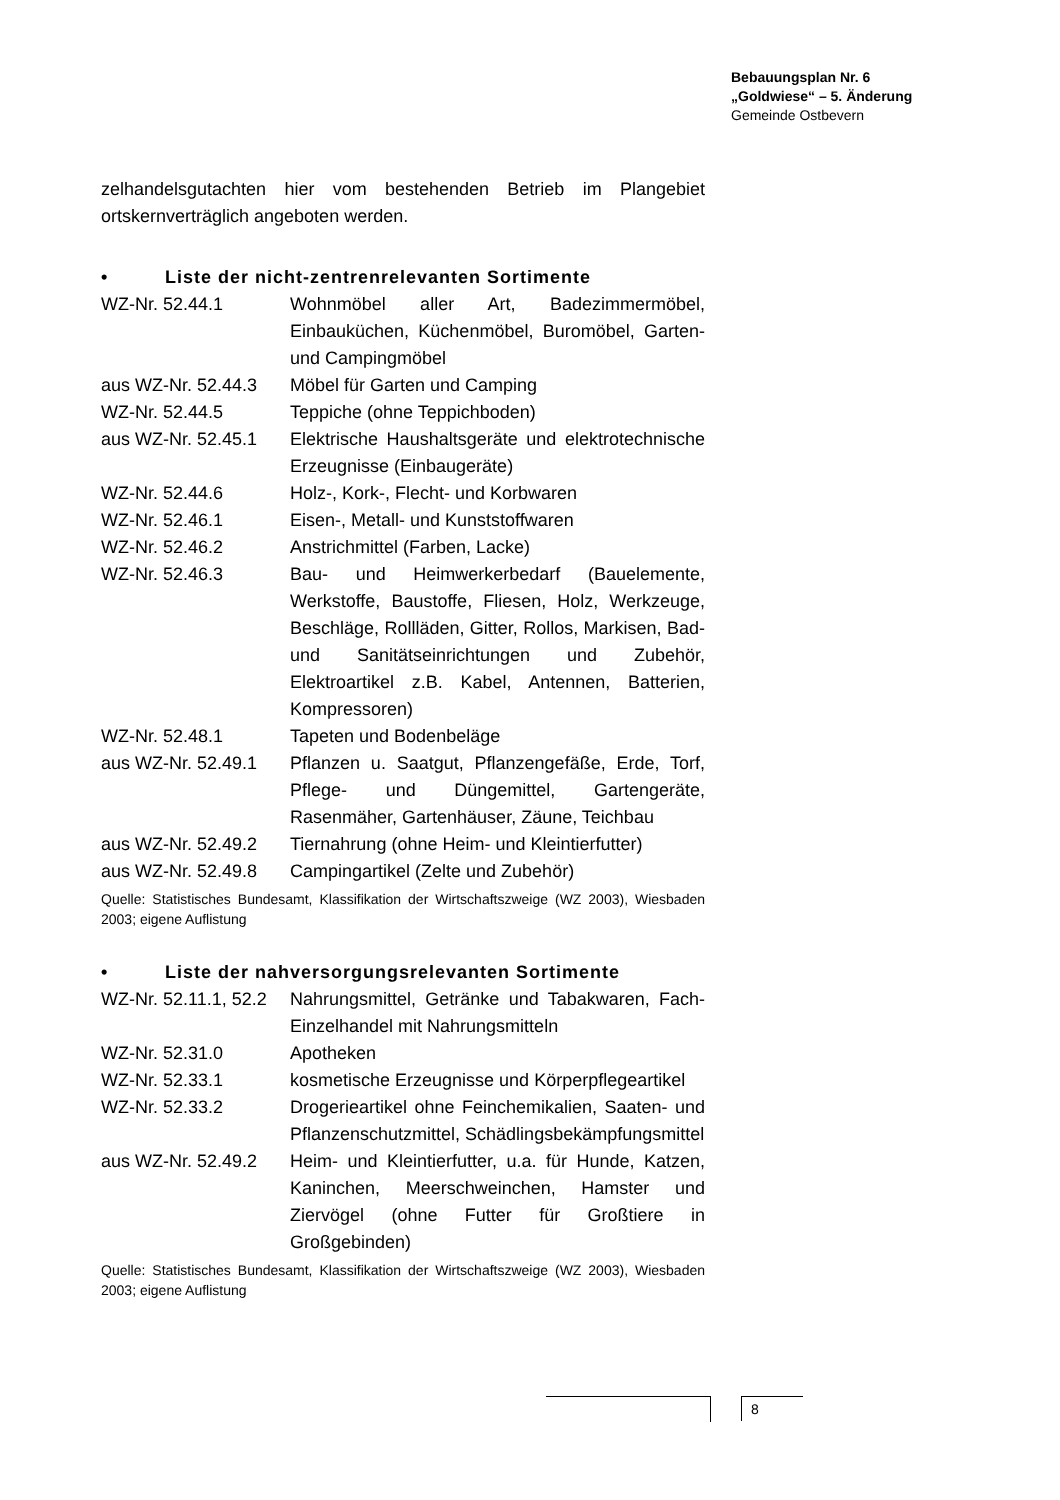Bebauungsplan Nr. 6
„Goldwiese“ – 5. Änderung
Gemeinde Ostbevern
zelhandelsgutachten hier vom bestehenden Betrieb im Plangebiet ortskernverträglich angeboten werden.
• Liste der nicht-zentrenrelevanten Sortimente
| WZ-Nr. 52.44.1 | Wohnmöbel aller Art, Badezimmermöbel, Einbauküchen, Küchenmöbel, Buromöbel, Garten- und Campingmöbel |
| aus WZ-Nr. 52.44.3 | Möbel für Garten und Camping |
| WZ-Nr. 52.44.5 | Teppiche (ohne Teppichboden) |
| aus WZ-Nr. 52.45.1 | Elektrische Haushaltsgeräte und elektrotechnische Erzeugnisse (Einbaugeräte) |
| WZ-Nr. 52.44.6 | Holz-, Kork-, Flecht- und Korbwaren |
| WZ-Nr. 52.46.1 | Eisen-, Metall- und Kunststoffwaren |
| WZ-Nr. 52.46.2 | Anstrichmittel (Farben, Lacke) |
| WZ-Nr. 52.46.3 | Bau- und Heimwerkerbedarf (Bauelemente, Werkstoffe, Baustoffe, Fliesen, Holz, Werkzeuge, Beschläge, Rollläden, Gitter, Rollos, Markisen, Bad- und Sanitätseinrichtungen und Zubehör, Elektroartikel z.B. Kabel, Antennen, Batterien, Kompressoren) |
| WZ-Nr. 52.48.1 | Tapeten und Bodenbeläge |
| aus WZ-Nr. 52.49.1 | Pflanzen u. Saatgut, Pflanzengefäße, Erde, Torf, Pflege- und Düngemittel, Gartengeräte, Rasenmäher, Gartenhäuser, Zäune, Teichbau |
| aus WZ-Nr. 52.49.2 | Tiernahrung (ohne Heim- und Kleintierfutter) |
| aus WZ-Nr. 52.49.8 | Campingartikel (Zelte und Zubehör) |
Quelle: Statistisches Bundesamt, Klassifikation der Wirtschaftszweige (WZ 2003), Wiesbaden 2003; eigene Auflistung
• Liste der nahversorgungsrelevanten Sortimente
| WZ-Nr. 52.11.1, 52.2 | Nahrungsmittel, Getränke und Tabakwaren, Fach-Einzelhandel mit Nahrungsmitteln |
| WZ-Nr. 52.31.0 | Apotheken |
| WZ-Nr. 52.33.1 | kosmetische Erzeugnisse und Körperpflegeartikel |
| WZ-Nr. 52.33.2 | Drogerieartikel ohne Feinchemikalien, Saaten- und Pflanzenschutzmittel, Schädlingsbekämpfungsmittel |
| aus WZ-Nr. 52.49.2 | Heim- und Kleintierfutter, u.a. für Hunde, Katzen, Kaninchen, Meerschweinchen, Hamster und Ziervögel (ohne Futter für Großtiere in Großgebinden) |
Quelle: Statistisches Bundesamt, Klassifikation der Wirtschaftszweige (WZ 2003), Wiesbaden 2003; eigene Auflistung
8